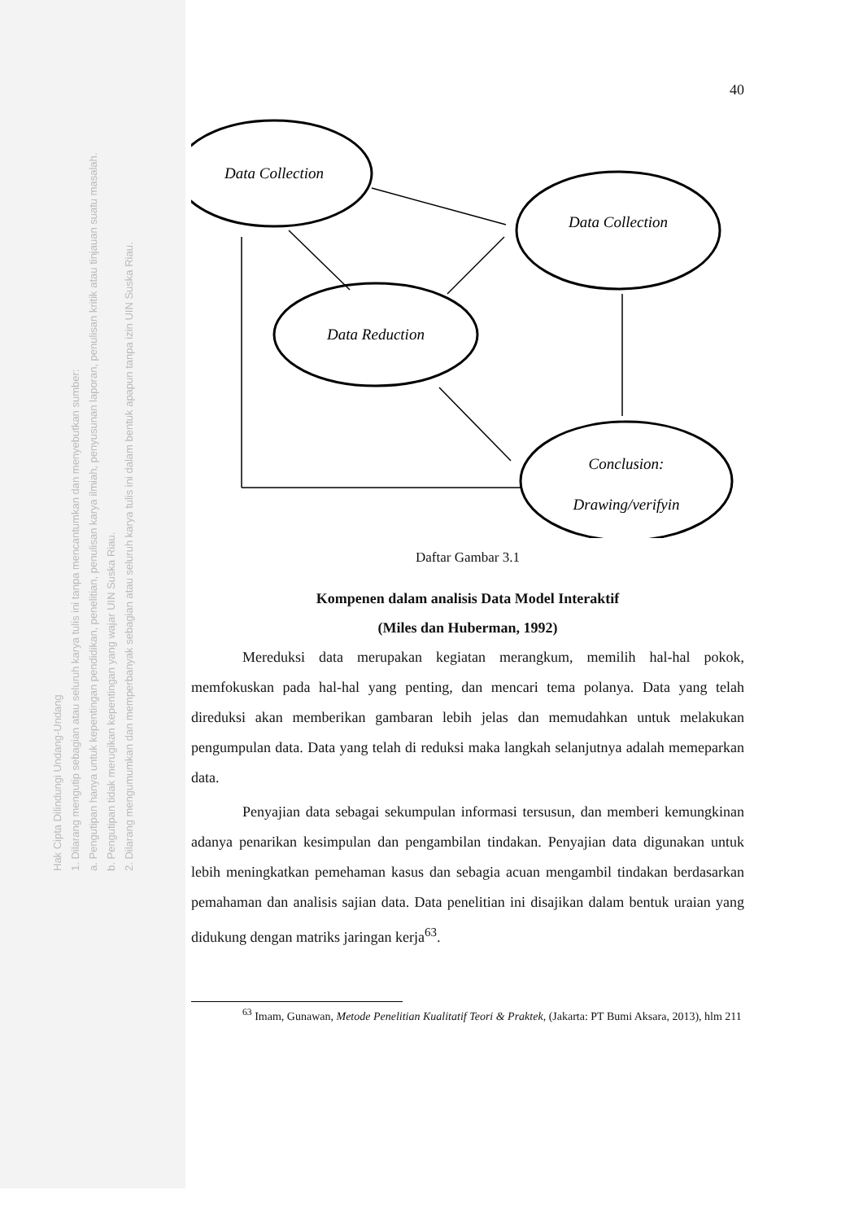Hak Cipta Dilindungi Undang-Undang
1. Dilarang mengutip sebagian atau seluruh karya tulis ini tanpa mencantumkan dan menyebutkan sumber:
a. Pengutipan hanya untuk kepentingan pendidikan, penelitian, penulisan karya ilmiah, penyusunan laporan, penulisan kritik atau tinjauan suatu masalah.
b. Pengutipan tidak merugikan kepentingan yang wajar UIN Suska Riau.
2. Dilarang mengumumkan dan memperbanyak sebagian atau seluruh karya tulis ini dalam bentuk apapun tanpa izin UIN Suska Riau.
40
Data Collection
Data Collection
Data Reduction
Conclusion:
Drawing/verifyin
Daftar Gambar 3.1
Kompenen dalam analisis Data Model Interaktif
(Miles dan Huberman, 1992)
Mereduksi data merupakan kegiatan merangkum, memilih hal-hal pokok, memfokuskan pada hal-hal yang penting, dan mencari tema polanya. Data yang telah direduksi akan memberikan gambaran lebih jelas dan memudahkan untuk melakukan pengumpulan data. Data yang telah di reduksi maka langkah selanjutnya adalah memeparkan data.
Penyajian data sebagai sekumpulan informasi tersusun, dan memberi kemungkinan adanya penarikan kesimpulan dan pengambilan tindakan. Penyajian data digunakan untuk lebih meningkatkan pemehaman kasus dan sebagia acuan mengambil tindakan berdasarkan pemahaman dan analisis sajian data. Data penelitian ini disajikan dalam bentuk uraian yang didukung dengan matriks jaringan kerja<sup>63</sup>.
<sup>63</sup> Imam, Gunawan, Metode Penelitian Kualitatif Teori & Praktek, (Jakarta: PT Bumi Aksara, 2013), hlm 211